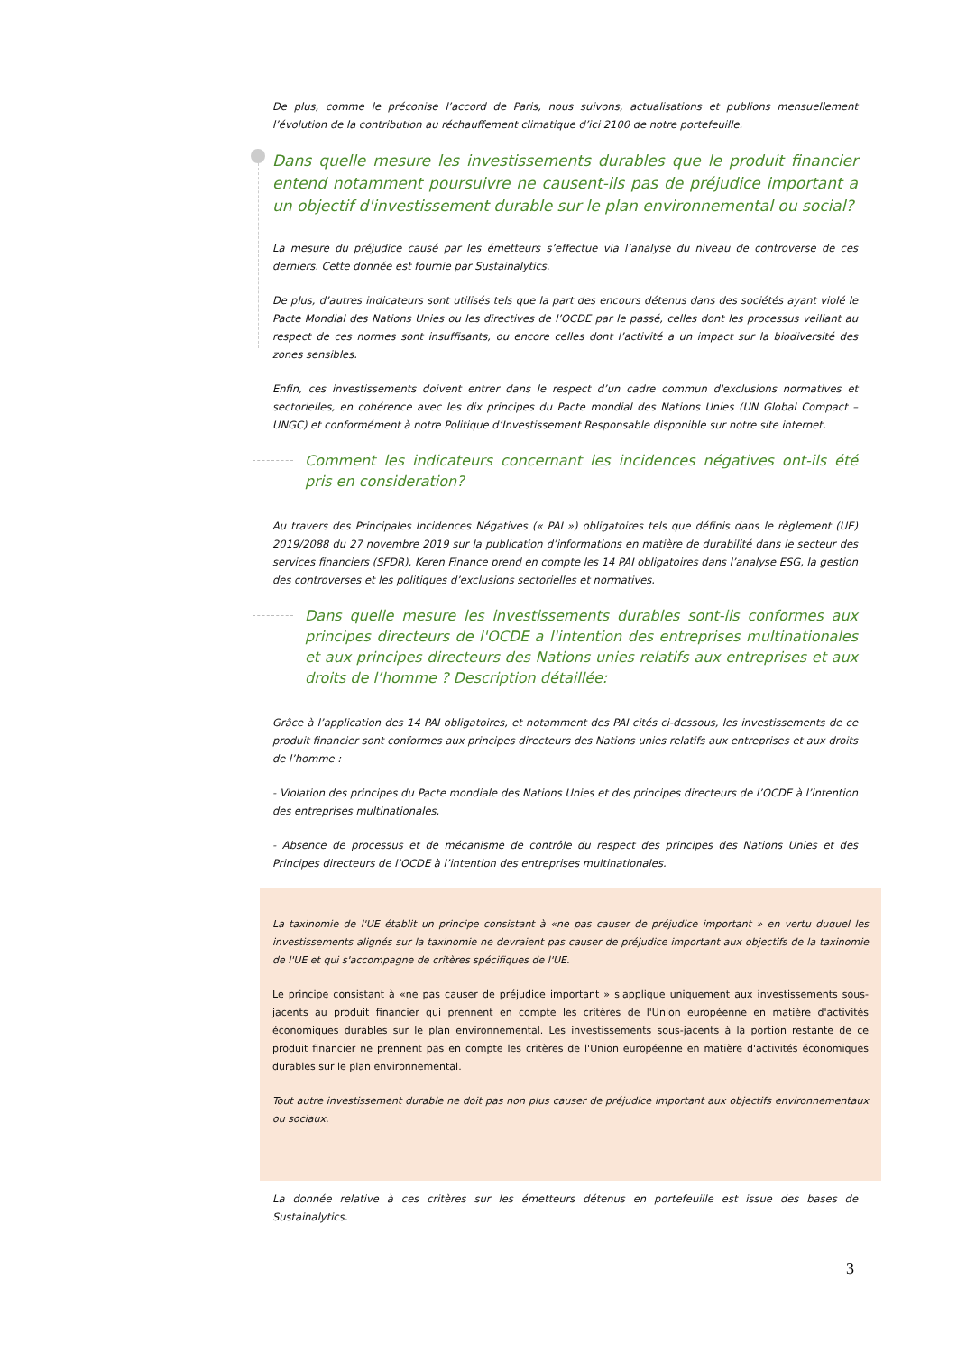De plus, comme le préconise l’accord de Paris, nous suivons, actualisations et publions mensuellement l’évolution de la contribution au réchauffement climatique d’ici 2100 de notre portefeuille.
Dans quelle mesure les investissements durables que le produit financier entend notamment poursuivre ne causent-ils pas de préjudice important a un objectif d'investissement durable sur le plan environnemental ou social?
La mesure du préjudice causé par les émetteurs s’effectue via l’analyse du niveau de controverse de ces derniers. Cette donnée est fournie par Sustainalytics.
De plus, d’autres indicateurs sont utilisés tels que la part des encours détenus dans des sociétés ayant violé le Pacte Mondial des Nations Unies ou les directives de l’OCDE par le passé, celles dont les processus veillant au respect de ces normes sont insuffisants, ou encore celles dont l’activité a un impact sur la biodiversité des zones sensibles.
Enfin, ces investissements doivent entrer dans le respect d’un cadre commun d'exclusions normatives et sectorielles, en cohérence avec les dix principes du Pacte mondial des Nations Unies (UN Global Compact – UNGC) et conformément à notre Politique d’Investissement Responsable disponible sur notre site internet.
Comment les indicateurs concernant les incidences négatives ont-ils été pris en consideration?
Au travers des Principales Incidences Négatives (« PAI ») obligatoires tels que définis dans le règlement (UE) 2019/2088 du 27 novembre 2019 sur la publication d’informations en matière de durabilité dans le secteur des services financiers (SFDR), Keren Finance prend en compte les 14 PAI obligatoires dans l’analyse ESG, la gestion des controverses et les politiques d’exclusions sectorielles et normatives.
Dans quelle mesure les investissements durables sont-ils conformes aux principes directeurs de l'OCDE a l'intention des entreprises multinationales et aux principes directeurs des Nations unies relatifs aux entreprises et aux droits de l’homme ? Description détaillée:
Grâce à l’application des 14 PAI obligatoires, et notamment des PAI cités ci-dessous, les investissements de ce produit financier sont conformes aux principes directeurs des Nations unies relatifs aux entreprises et aux droits de l’homme :
- Violation des principes du Pacte mondiale des Nations Unies et des principes directeurs de l’OCDE à l’intention des entreprises multinationales.
- Absence de processus et de mécanisme de contrôle du respect des principes des Nations Unies et des Principes directeurs de l’OCDE à l’intention des entreprises multinationales.
La taxinomie de l'UE établit un principe consistant à «ne pas causer de préjudice important » en vertu duquel les investissements alignés sur la taxinomie ne devraient pas causer de préjudice important aux objectifs de la taxinomie de l'UE et qui s'accompagne de critères spécifiques de l'UE.
Le principe consistant à «ne pas causer de préjudice important » s'applique uniquement aux investissements sous-jacents au produit financier qui prennent en compte les critères de l'Union européenne en matière d'activités économiques durables sur le plan environnemental. Les investissements sous-jacents à la portion restante de ce produit financier ne prennent pas en compte les critères de l'Union européenne en matière d'activités économiques durables sur le plan environnemental.
Tout autre investissement durable ne doit pas non plus causer de préjudice important aux objectifs environnementaux ou sociaux.
La donnée relative à ces critères sur les émetteurs détenus en portefeuille est issue des bases de Sustainalytics.
3